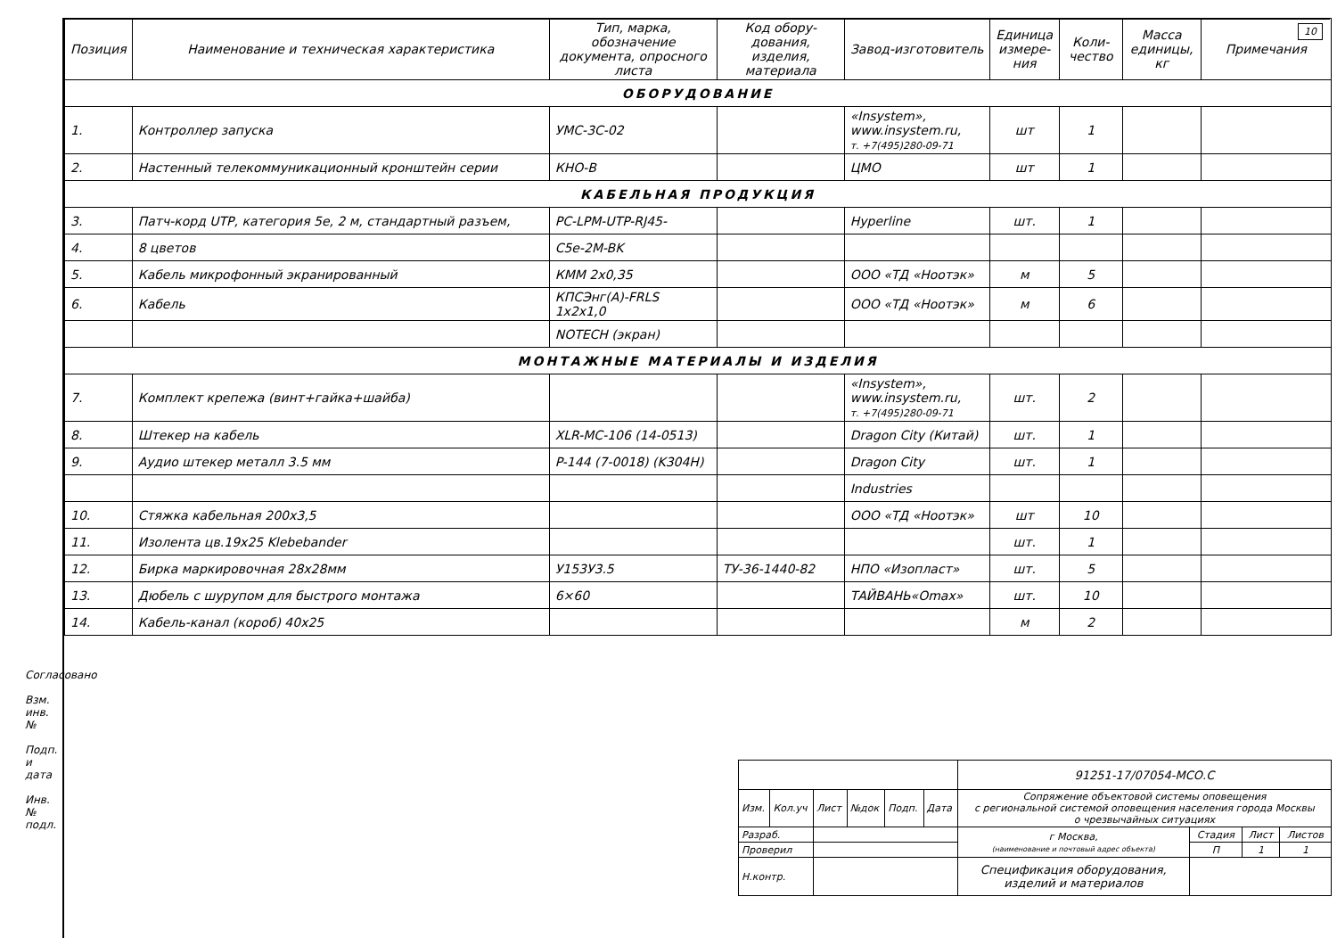10
| Позиция | Наименование и техническая характеристика | Тип, марка, обозначение документа, опросного листа | Код обору-дования, изделия, материала | Завод-изготовитель | Единица измере-ния | Коли-чество | Масса единицы, кг | Примечания |
| --- | --- | --- | --- | --- | --- | --- | --- | --- |
| ОБОРУДОВАНИЕ | | | | | | | | |
| 1. | Контроллер запуска | УМС-3С-02 | | «Insystem», www.insystem.ru, т. +7(495)280-09-71 | шт | 1 | | |
| 2. | Настенный телекоммуникационный кронштейн серии | КНО-В | | ЦМО | шт | 1 | | |
| КАБЕЛЬНАЯ ПРОДУКЦИЯ | | | | | | | | |
| 3. | Патч-корд UTP, категория 5е, 2 м, стандартный разъем, | PC-LPM-UTP-RJ45- | | Hyperline | шт. | 1 | | |
| 4. | 8 цветов | C5e-2M-BK | | | | | | |
| 5. | Кабель микрофонный экранированный | КММ 2х0,35 | | ООО «ТД «Ноотэк» | м | 5 | | |
| 6. | Кабель | КПСЭнг(А)-FRLS 1х2х1,0 | | ООО «ТД «Ноотэк» | м | 6 | | |
| | | NOTECH (экран) | | | | | | |
| МОНТАЖНЫЕ МАТЕРИАЛЫ И ИЗДЕЛИЯ | | | | | | | | |
| 7. | Комплект крепежа (винт+гайка+шайба) | | | «Insystem», www.insystem.ru, т. +7(495)280-09-71 | шт. | 2 | | |
| 8. | Штекер на кабель | XLR-MC-106 (14-0513) | | Dragon City (Китай) | шт. | 1 | | |
| 9. | Аудио штекер металл 3.5 мм | P-144 (7-0018) (K304H) | | Dragon City | шт. | 1 | | |
| | | | | Industries | | | | |
| 10. | Стяжка кабельная 200х3,5 | | | ООО «ТД «Ноотэк» | шт | 10 | | |
| 11. | Изолента цв.19х25 Klebebander | | | | шт. | 1 | | |
| 12. | Бирка маркировочная 28х28мм | У153У3.5 | ТУ-36-1440-82 | НПО «Изопласт» | шт. | 5 | | |
| 13. | Дюбель с шурупом для быстрого монтажа | 6×60 | | ТАЙВАНЬ«Omax» | шт. | 10 | | |
| 14. | Кабель-канал (короб) 40х25 | | | | м | 2 | | |
Согласовано
Взм. инв. №
Подп. и дата
Инв. № подл.
| | | | | | | 91251-17/07054-МСО.С | | | |
| Изм. | Кол.уч | Лист | №док | Подп. | Дата | Сопряжение объектовой системы оповещения с региональной системой оповещения населения города Москвы о чрезвычайных ситуациях | | | |
| Разраб. | | | | | | г Москва, (наименование и почтовый адрес объекта) | Стадия | Лист | Листов |
| Проверил | | | | | | | П | 1 | 1 |
| Н.контр. | | | | | | Спецификация оборудования, изделий и материалов | | | |